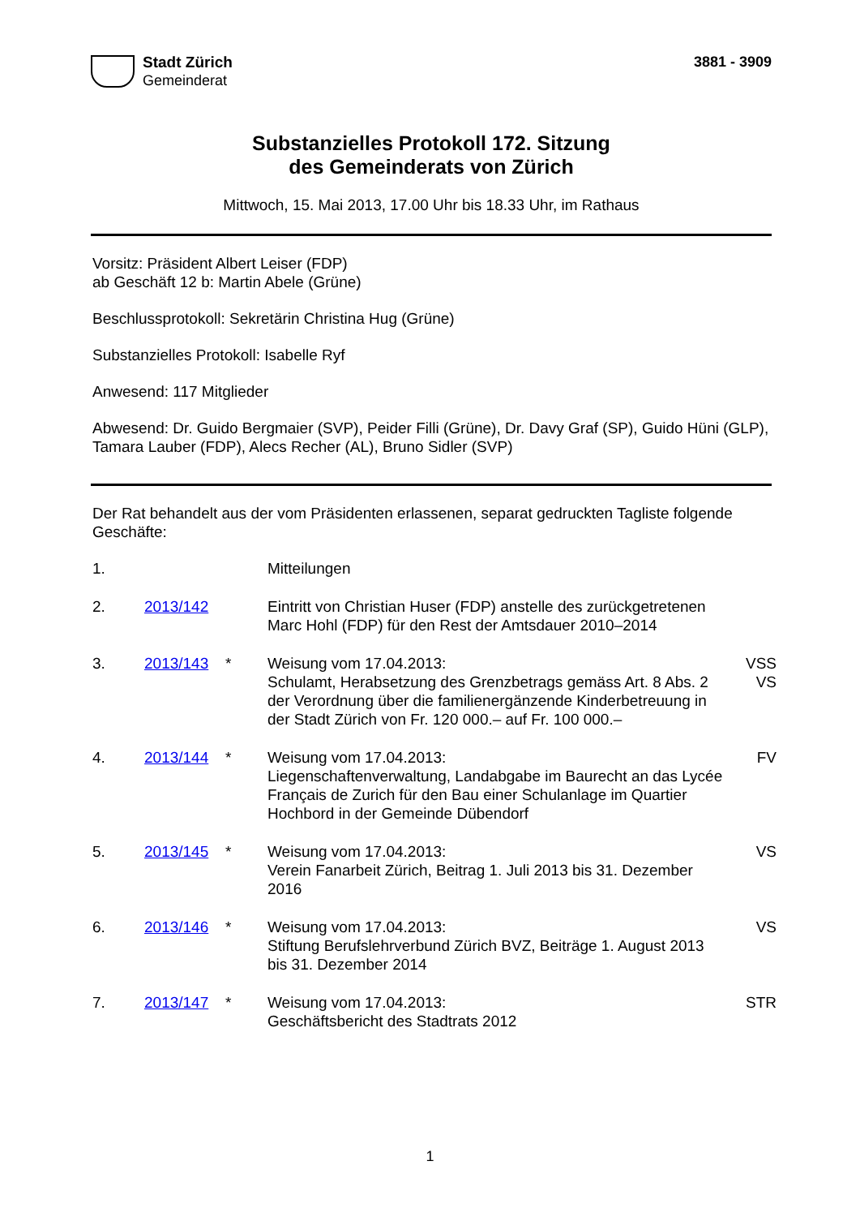Stadt Zürich
Gemeinderat
3881 - 3909
Substanzielles Protokoll 172. Sitzung
des Gemeinderats von Zürich
Mittwoch, 15. Mai 2013, 17.00 Uhr bis 18.33 Uhr, im Rathaus
Vorsitz: Präsident Albert Leiser (FDP)
ab Geschäft 12 b: Martin Abele (Grüne)
Beschlussprotokoll: Sekretärin Christina Hug (Grüne)
Substanzielles Protokoll: Isabelle Ryf
Anwesend: 117 Mitglieder
Abwesend: Dr. Guido Bergmaier (SVP), Peider Filli (Grüne), Dr. Davy Graf (SP), Guido Hüni (GLP), Tamara Lauber (FDP), Alecs Recher (AL), Bruno Sidler (SVP)
Der Rat behandelt aus der vom Präsidenten erlassenen, separat gedruckten Tagliste folgende Geschäfte:
| 1. | | | Mitteilungen | |
| 2. | 2013/142 | | Eintritt von Christian Huser (FDP) anstelle des zurückgetretenen Marc Hohl (FDP) für den Rest der Amtsdauer 2010–2014 | |
| 3. | 2013/143 | * | Weisung vom 17.04.2013: Schulamt, Herabsetzung des Grenzbetrags gemäss Art. 8 Abs. 2 der Verordnung über die familienergänzende Kinderbetreuung in der Stadt Zürich von Fr. 120 000.– auf Fr. 100 000.– | VSS VS |
| 4. | 2013/144 | * | Weisung vom 17.04.2013: Liegenschaftenverwaltung, Landabgabe im Baurecht an das Lycée Français de Zurich für den Bau einer Schulanlage im Quartier Hochbord in der Gemeinde Dübendorf | FV |
| 5. | 2013/145 | * | Weisung vom 17.04.2013: Verein Fanarbeit Zürich, Beitrag 1. Juli 2013 bis 31. Dezember 2016 | VS |
| 6. | 2013/146 | * | Weisung vom 17.04.2013: Stiftung Berufslehrverbund Zürich BVZ, Beiträge 1. August 2013 bis 31. Dezember 2014 | VS |
| 7. | 2013/147 | * | Weisung vom 17.04.2013: Geschäftsbericht des Stadtrats 2012 | STR |
1